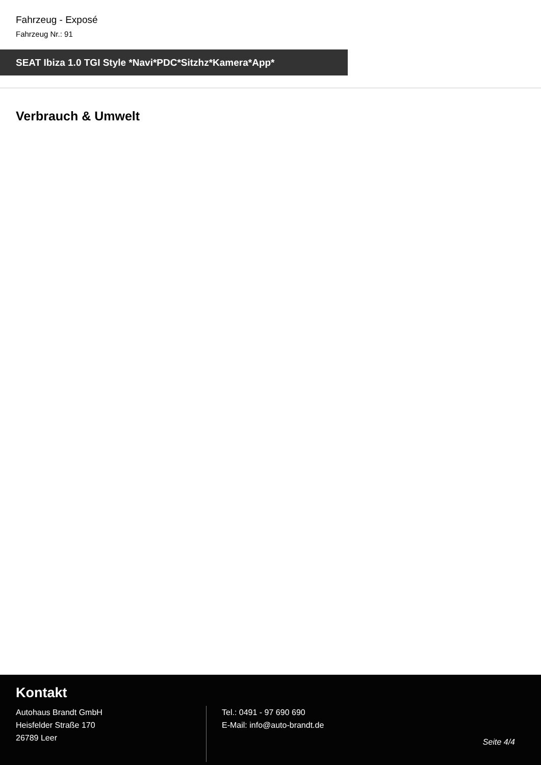Fahrzeug - Exposé
Fahrzeug Nr.: 91
SEAT Ibiza 1.0 TGI Style *Navi*PDC*Sitzhz*Kamera*App*
Verbrauch & Umwelt
Kontakt
Autohaus Brandt GmbH
Heisfelder Straße 170
26789 Leer
Tel.: 0491 - 97 690 690
E-Mail: info@auto-brandt.de
Seite 4/4